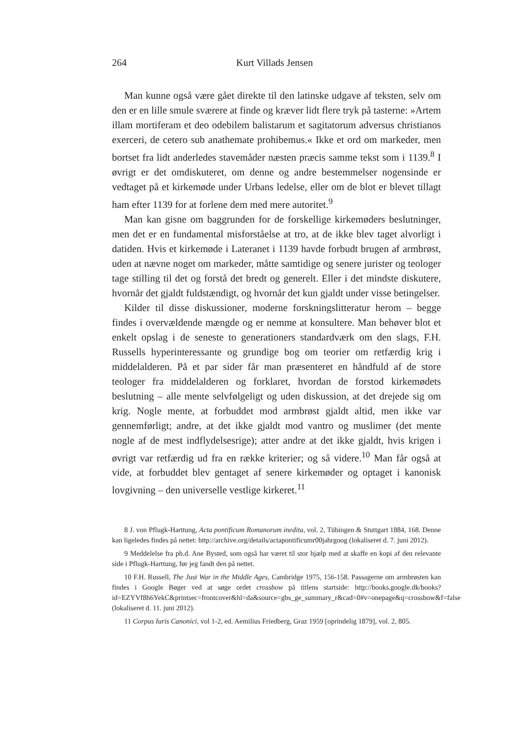264 Kurt Villads Jensen
Man kunne også være gået direkte til den latinske udgave af teksten, selv om den er en lille smule sværere at finde og kræver lidt flere tryk på tasterne: »Artem illam mortiferam et deo odebilem balistarum et sagitatorum adversus christianos exerceri, de cetero sub anathemate prohibemus.« Ikke et ord om markeder, men bortset fra lidt anderledes stavemåder næsten præcis samme tekst som i 1139.<sup>8</sup> I øvrigt er det omdiskuteret, om denne og andre bestemmelser nogensinde er vedtaget på et kirkemøde under Urbans ledelse, eller om de blot er blevet tillagt ham efter 1139 for at forlene dem med mere autoritet.<sup>9</sup>
Man kan gisne om baggrunden for de forskellige kirkemøders beslutninger, men det er en fundamental misforståelse at tro, at de ikke blev taget alvorligt i datiden. Hvis et kirkemøde i Lateranet i 1139 havde forbudt brugen af armbrøst, uden at nævne noget om markeder, måtte samtidige og senere jurister og teologer tage stilling til det og forstå det bredt og generelt. Eller i det mindste diskutere, hvornår det gjaldt fuldstændigt, og hvornår det kun gjaldt under visse betingelser.
Kilder til disse diskussioner, moderne forskningslitteratur herom – begge findes i overvældende mængde og er nemme at konsultere. Man behøver blot et enkelt opslag i de seneste to generationers standardværk om den slags, F.H. Russells hyperinteressante og grundige bog om teorier om retfærdig krig i middelalderen. På et par sider får man præsenteret en håndfuld af de store teologer fra middelalderen og forklaret, hvordan de forstod kirkemødets beslutning – alle mente selvfølgeligt og uden diskussion, at det drejede sig om krig. Nogle mente, at forbuddet mod armbrøst gjaldt altid, men ikke var gennemførligt; andre, at det ikke gjaldt mod vantro og muslimer (det mente nogle af de mest indflydelsesrige); atter andre at det ikke gjaldt, hvis krigen i øvrigt var retfærdig ud fra en række kriterier; og så videre.<sup>10</sup> Man får også at vide, at forbuddet blev gentaget af senere kirkemøder og optaget i kanonisk lovgivning – den universelle vestlige kirkeret.<sup>11</sup>
8 J. von Pflugk-Harttung, Acta pontificum Romanorum inedita, vol. 2, Tübingen & Stuttgart 1884, 168. Denne kan ligeledes findes på nettet: http://archive.org/details/actapontificumr00jahrgoog (lokaliseret d. 7. juni 2012).
9 Meddelelse fra ph.d. Ane Bysted, som også har været til stor hjælp med at skaffe en kopi af den relevante side i Pflugk-Harttung, før jeg fandt den på nettet.
10 F.H. Russell, The Just War in the Middle Ages, Cambridge 1975, 156-158. Passagerne om armbrøsten kan findes i Google Bøger ved at søge ordet crossbow på titlens startside: http://books.google.dk/books?id=EZYVf8h6YekC&printsec=frontcover&hl=da&source=gbs_ge_summary_r&cad=0#v=onepage&q=crossbow&f=false (lokaliseret d. 11. juni 2012).
11 Corpus Iuris Canonici, vol 1-2, ed. Aemilius Friedberg, Graz 1959 [oprindelig 1879], vol. 2, 805.